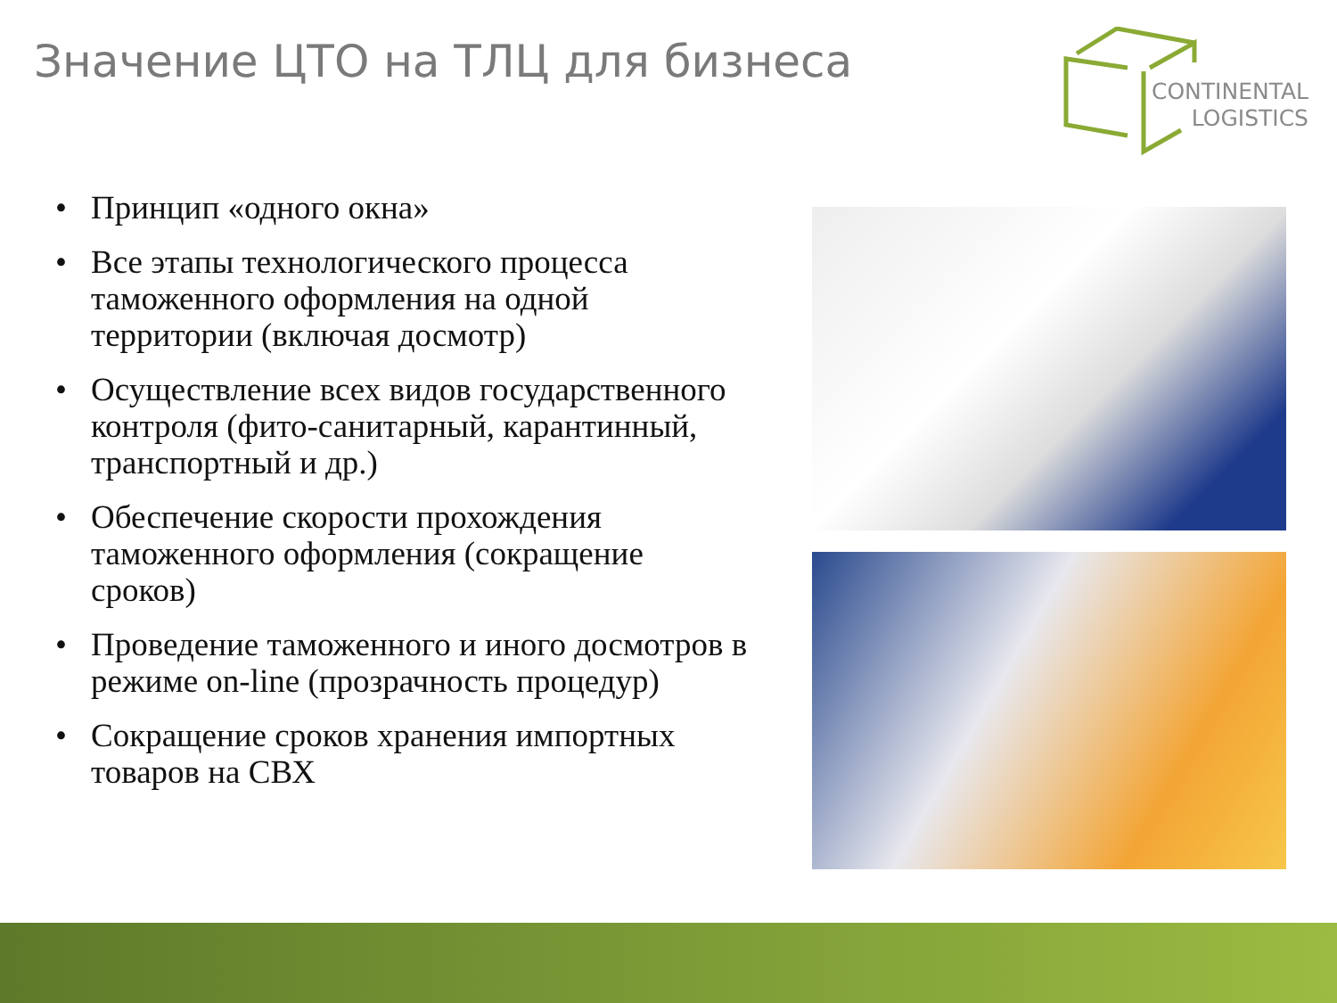Значение ЦТО на ТЛЦ для бизнеса
CONTINENTAL
LOGISTICS
• Принцип «одного окна»
• Все этапы технологического процесса таможенного оформления на одной территории (включая досмотр)
• Осуществление всех видов государственного контроля (фито-санитарный, карантинный, транспортный и др.)
• Обеспечение скорости прохождения таможенного оформления (сокращение сроков)
• Проведение таможенного и иного досмотров в режиме on-line (прозрачность процедур)
• Сокращение сроков хранения импортных товаров на СВХ